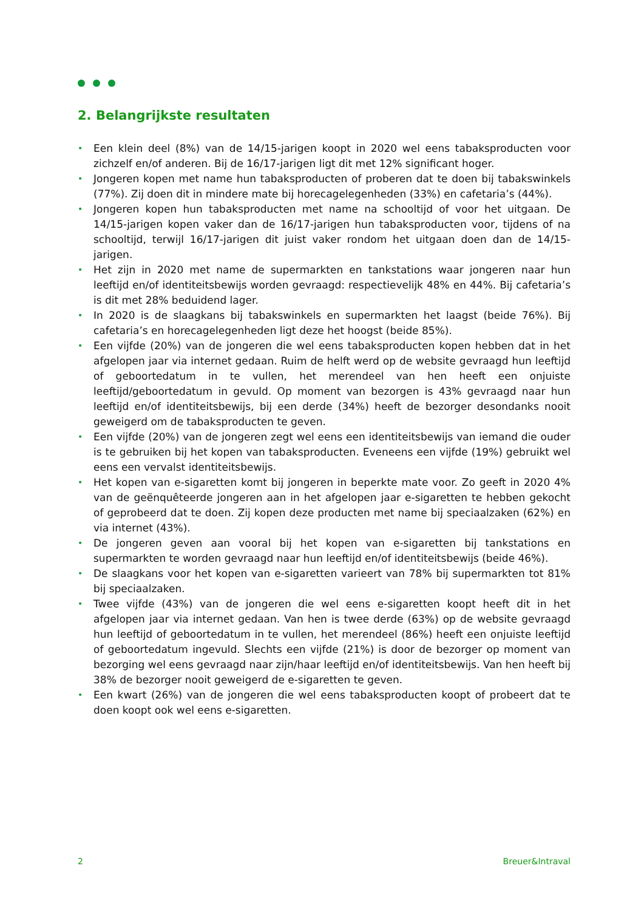2. Belangrijkste resultaten
• Een klein deel (8%) van de 14/15-jarigen koopt in 2020 wel eens tabaksproducten voor zichzelf en/of anderen. Bij de 16/17-jarigen ligt dit met 12% significant hoger.
• Jongeren kopen met name hun tabaksproducten of proberen dat te doen bij tabakswinkels (77%). Zij doen dit in mindere mate bij horecagelegenheden (33%) en cafetaria’s (44%).
• Jongeren kopen hun tabaksproducten met name na schooltijd of voor het uitgaan. De 14/15-jarigen kopen vaker dan de 16/17-jarigen hun tabaksproducten voor, tijdens of na schooltijd, terwijl 16/17-jarigen dit juist vaker rondom het uitgaan doen dan de 14/15-jarigen.
• Het zijn in 2020 met name de supermarkten en tankstations waar jongeren naar hun leeftijd en/of identiteitsbewijs worden gevraagd: respectievelijk 48% en 44%. Bij cafetaria’s is dit met 28% beduidend lager.
• In 2020 is de slaagkans bij tabakswinkels en supermarkten het laagst (beide 76%). Bij cafetaria’s en horecagelegenheden ligt deze het hoogst (beide 85%).
• Een vijfde (20%) van de jongeren die wel eens tabaksproducten kopen hebben dat in het afgelopen jaar via internet gedaan. Ruim de helft werd op de website gevraagd hun leeftijd of geboortedatum in te vullen, het merendeel van hen heeft een onjuiste leeftijd/geboortedatum in gevuld. Op moment van bezorgen is 43% gevraagd naar hun leeftijd en/of identiteitsbewijs, bij een derde (34%) heeft de bezorger desondanks nooit geweigerd om de tabaksproducten te geven.
• Een vijfde (20%) van de jongeren zegt wel eens een identiteitsbewijs van iemand die ouder is te gebruiken bij het kopen van tabaksproducten. Eveneens een vijfde (19%) gebruikt wel eens een vervalst identiteitsbewijs.
• Het kopen van e-sigaretten komt bij jongeren in beperkte mate voor. Zo geeft in 2020 4% van de geënquêteerde jongeren aan in het afgelopen jaar e-sigaretten te hebben gekocht of geprobeerd dat te doen. Zij kopen deze producten met name bij speciaalzaken (62%) en via internet (43%).
• De jongeren geven aan vooral bij het kopen van e-sigaretten bij tankstations en supermarkten te worden gevraagd naar hun leeftijd en/of identiteitsbewijs (beide 46%).
• De slaagkans voor het kopen van e-sigaretten varieert van 78% bij supermarkten tot 81% bij speciaalzaken.
• Twee vijfde (43%) van de jongeren die wel eens e-sigaretten koopt heeft dit in het afgelopen jaar via internet gedaan. Van hen is twee derde (63%) op de website gevraagd hun leeftijd of geboortedatum in te vullen, het merendeel (86%) heeft een onjuiste leeftijd of geboortedatum ingevuld. Slechts een vijfde (21%) is door de bezorger op moment van bezorging wel eens gevraagd naar zijn/haar leeftijd en/of identiteitsbewijs. Van hen heeft bij 38% de bezorger nooit geweigerd de e-sigaretten te geven.
• Een kwart (26%) van de jongeren die wel eens tabaksproducten koopt of probeert dat te doen koopt ook wel eens e-sigaretten.
2 Breuer&Intraval